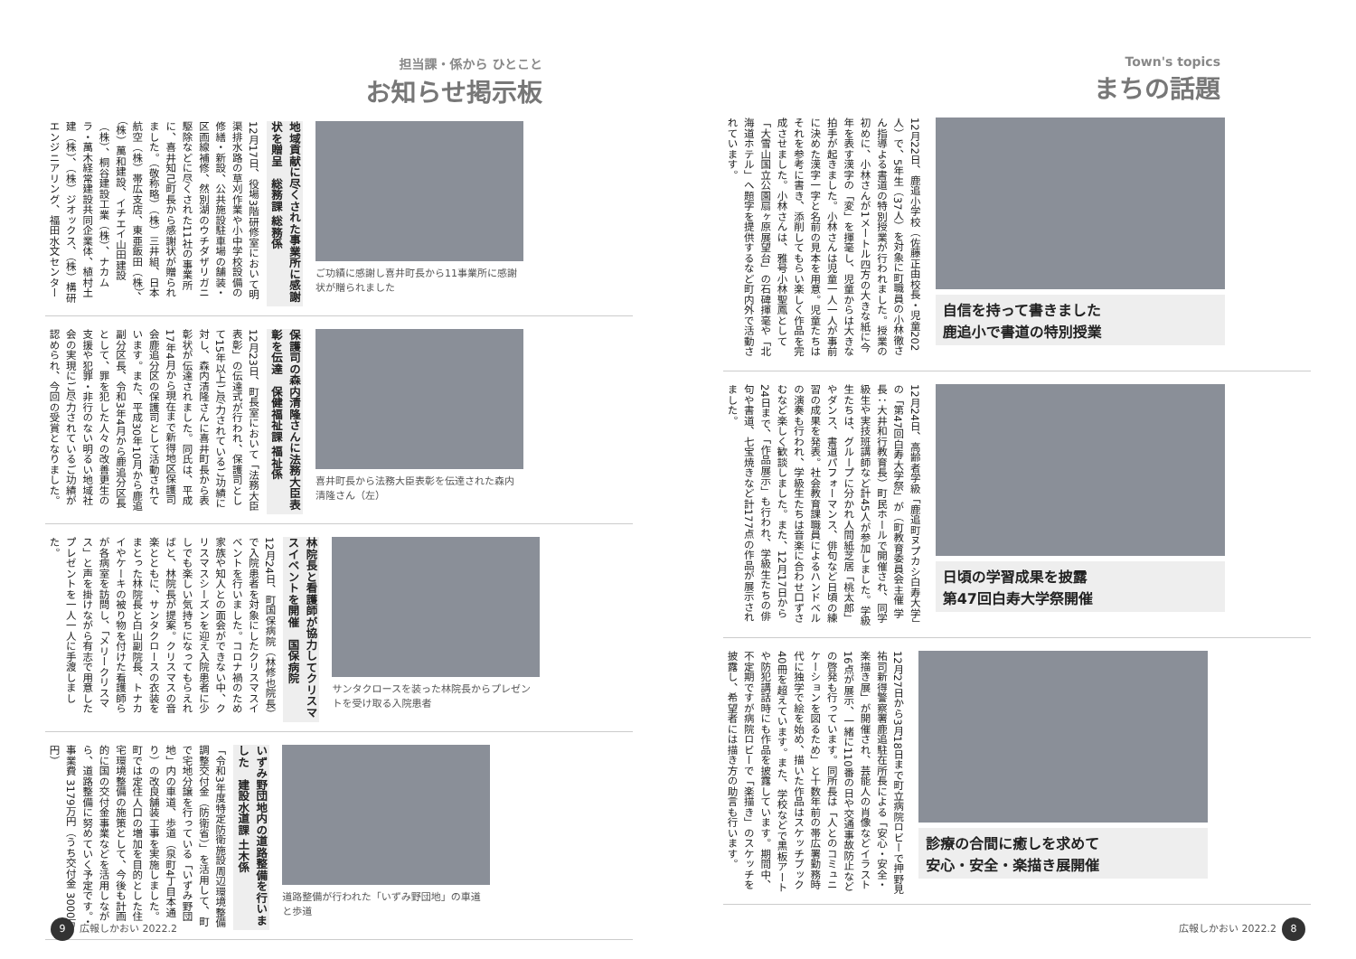担当課・係から ひとこと
お知らせ掲示板
地域貢献に尽くされた事業所に感謝状を贈呈　総務課 総務係
12月17日、役場3階研修室において明渠排水路の草刈作業や小中学校設備の修繕・新設、公共施設駐車場の舗装・区画線補修、然別湖のウチダザリガニ駆除などに尽くされた11社の事業所に、喜井知己町長から感謝状が贈られました。（敬称略）（株）三井組、日本航空（株）帯広支店、東亜飯田（株）、（株）萬和建設、イチエイ山田建設（株）、桐谷建設工業（株）、ナカムラ・萬木経常建設共同企業体、植村土建（株）、（株）ジオックス、（株）構研エンジニアリング、福田水文センター
ご功績に感謝し喜井町長から11事業所に感謝状が贈られました
保護司の森内清隆さんに法務大臣表彰を伝達　保健福祉課 福祉係
12月23日、町長室において「法務大臣表彰」の伝達式が行われ、保護司として15年以上ご尽力されているご功績に対し、森内清隆さんに喜井町長から表彰状が伝達されました。同氏は、平成17年4月から現在まで新得地区保護司会鹿追分区の保護司として活動されています。また、平成30年10月から鹿追副分区長、令和3年4月から鹿追分区長として、罪を犯した人々の改善更生の支援や犯罪・非行のない明るい地域社会の実現にご尽力されているご功績が認められ、今回の受賞となりました。
喜井町長から法務大臣表彰を伝達された森内清隆さん（左）
林院長と看護師が協力してクリスマスイベントを開催　国保病院
12月24日、町国保病院（林修也院長）で入院患者を対象にしたクリスマスイベントを行いました。コロナ禍のため家族や知人との面会ができない中、クリスマスシーズンを迎え入院患者に少しでも楽しい気持ちになってもらえればと、林院長が提案。クリスマスの音楽とともに、サンタクロースの衣装をまとった林院長と白山副院長、トナカイやケーキの被り物を付けた看護師らが各病室を訪問し、「メリークリスマス」と声を掛けながら有志で用意したプレゼントを一人一人に手渡しました。
サンタクロースを装った林院長からプレゼントを受け取る入院患者
いずみ野団地内の道路整備を行いました　建設水道課 土木係
「令和3年度特定防衛施設周辺環境整備調整交付金（防衛省）」を活用して、町で宅地分譲を行っている「いずみ野団地」内の車道、歩道（泉町4丁目本通り）の改良舗装工事を実施しました。町では定住人口の増加を目的とした住宅環境整備の施策として、今後も計画的に国の交付金事業などを活用しながら、道路整備に努めていく予定です。・事業費 3179万円（うち交付金 3000万円）
道路整備が行われた「いずみ野団地」の車道と歩道
9 広報しかおい 2022.2
Town's topics
まちの話題
12月22日、鹿追小学校（佐藤正由校長・児童202人）で、5年生（37人）を対象に町職員の小林徹さん指導よる書道の特別授業が行われました。授業の初めに、小林さんが1メートル四方の大きな紙に今年を表す漢字の「変」を揮毫し、児童からは大きな拍手が起きました。小林さんは児童一人一人が事前に決めた漢字一字と名前の見本を用意。児童たちはそれを参考に書き、添削してもらい楽しく作品を完成させました。小林さんは、雅号小林聖鳳として「大雪山国立公園扇ヶ原展望台」の石碑揮毫や「北海道ホテル」へ題字を提供するなど町内外で活動されています。
自信を持って書きました
鹿追小で書道の特別授業
12月24日、高齢者学級「鹿追町ヌプカシ白寿大学」の「第47回白寿大学祭」が（町教育委員会主催 学長：大井和行教育長）町民ホールで開催され、同学級生や実技班講師など計45人が参加しました。学級生たちは、グループに分かれ人間紙芝居「桃太郎」やダンス、書道パフォーマンス、俳句など日頃の練習の成果を発表。社会教育課職員によるハンドベルの演奏も行われ、学級生たちは音楽に合わせ口ずさむなど楽しく歓談しました。また、12月17日から24日まで、「作品展示」も行われ、学級生たちの俳句や書道、七宝焼きなど計177点の作品が展示されました。
日頃の学習成果を披露
第47回白寿大学祭開催
12月27日から3月18日まで町立病院ロビーで押野見祐司新得警察署鹿追駐在所長による「安心・安全・楽描き展」が開催され、芸能人の肖像などイラスト16点が展示、一緒に110番の日や交通事故防止などの啓発も行っています。同所長は「人とのコミュニケーションを図るため」と十数年前の帯広署勤務時代に独学で絵を始め、描いた作品はスケッチブック40冊を超えています。また、学校などで黒板アートや防犯講話時にも作品を披露しています。期間中、不定期ですが病院ロビーで「楽描き」のスケッチを披露し、希望者には描き方の助言も行います。
診療の合間に癒しを求めて
安心・安全・楽描き展開催
広報しかおい 2022.2 8